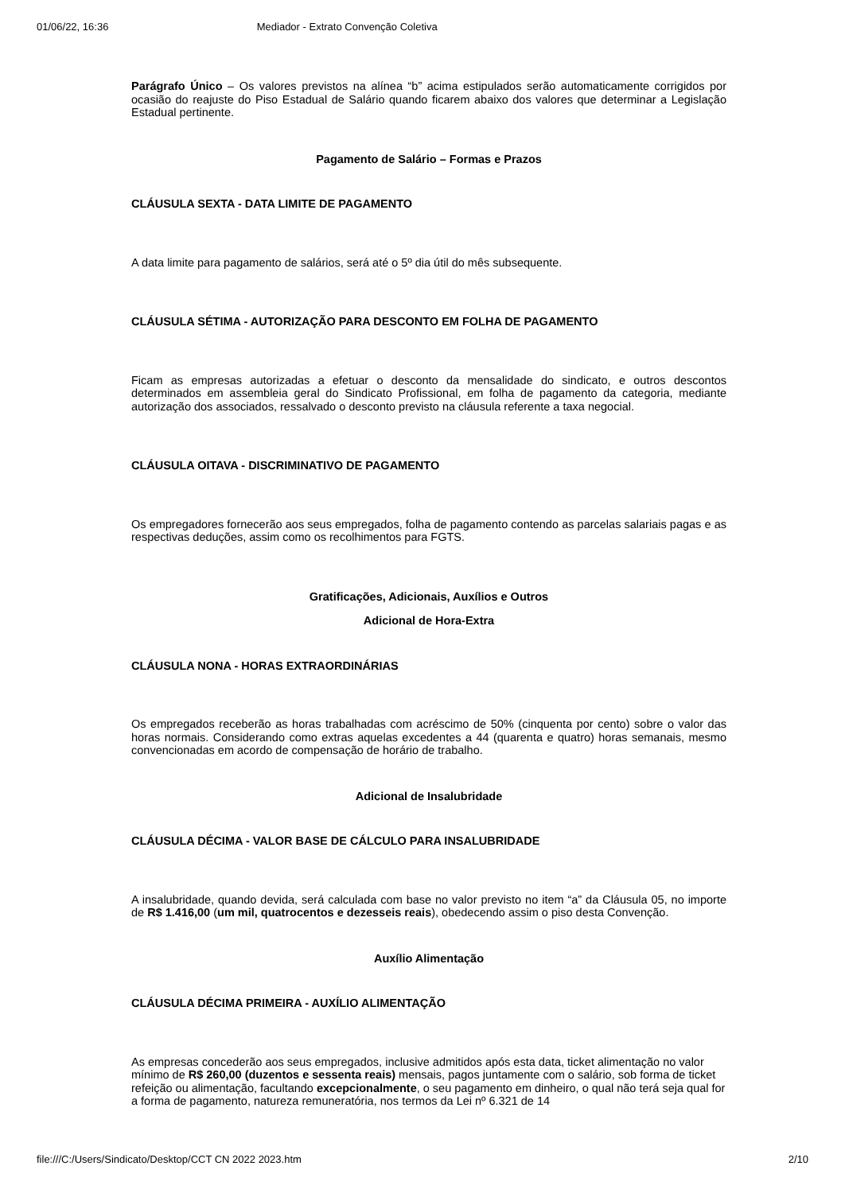01/06/22, 16:36 Mediador - Extrato Convenção Coletiva
Parágrafo Único – Os valores previstos na alínea “b” acima estipulados serão automaticamente corrigidos por ocasião do reajuste do Piso Estadual de Salário quando ficarem abaixo dos valores que determinar a Legislação Estadual pertinente.
Pagamento de Salário – Formas e Prazos
CLÁUSULA SEXTA - DATA LIMITE DE PAGAMENTO
A data limite para pagamento de salários, será até o 5º dia útil do mês subsequente.
CLÁUSULA SÉTIMA - AUTORIZAÇÃO PARA DESCONTO EM FOLHA DE PAGAMENTO
Ficam as empresas autorizadas a efetuar o desconto da mensalidade do sindicato, e outros descontos determinados em assembleia geral do Sindicato Profissional, em folha de pagamento da categoria, mediante autorização dos associados, ressalvado o desconto previsto na cláusula referente a taxa negocial.
CLÁUSULA OITAVA - DISCRIMINATIVO DE PAGAMENTO
Os empregadores fornecerão aos seus empregados, folha de pagamento contendo as parcelas salariais pagas e as respectivas deduções, assim como os recolhimentos para FGTS.
Gratificações, Adicionais, Auxílios e Outros
Adicional de Hora-Extra
CLÁUSULA NONA - HORAS EXTRAORDINÁRIAS
Os empregados receberão as horas trabalhadas com acréscimo de 50% (cinquenta por cento) sobre o valor das horas normais. Considerando como extras aquelas excedentes a 44 (quarenta e quatro) horas semanais, mesmo convencionadas em acordo de compensação de horário de trabalho.
Adicional de Insalubridade
CLÁUSULA DÉCIMA - VALOR BASE DE CÁLCULO PARA INSALUBRIDADE
A insalubridade, quando devida, será calculada com base no valor previsto no item “a” da Cláusula 05, no importe de R$ 1.416,00 (um mil, quatrocentos e dezesseis reais), obedecendo assim o piso desta Convenção.
Auxílio Alimentação
CLÁUSULA DÉCIMA PRIMEIRA - AUXÍLIO ALIMENTAÇÃO
As empresas concederão aos seus empregados, inclusive admitidos após esta data, ticket alimentação no valor mínimo de R$ 260,00 (duzentos e sessenta reais) mensais, pagos juntamente com o salário, sob forma de ticket refeição ou alimentação, facultando excepcionalmente, o seu pagamento em dinheiro, o qual não terá seja qual for a forma de pagamento, natureza remuneratória, nos termos da Lei nº 6.321 de 14
file:///C:/Users/Sindicato/Desktop/CCT CN 2022 2023.htm 2/10